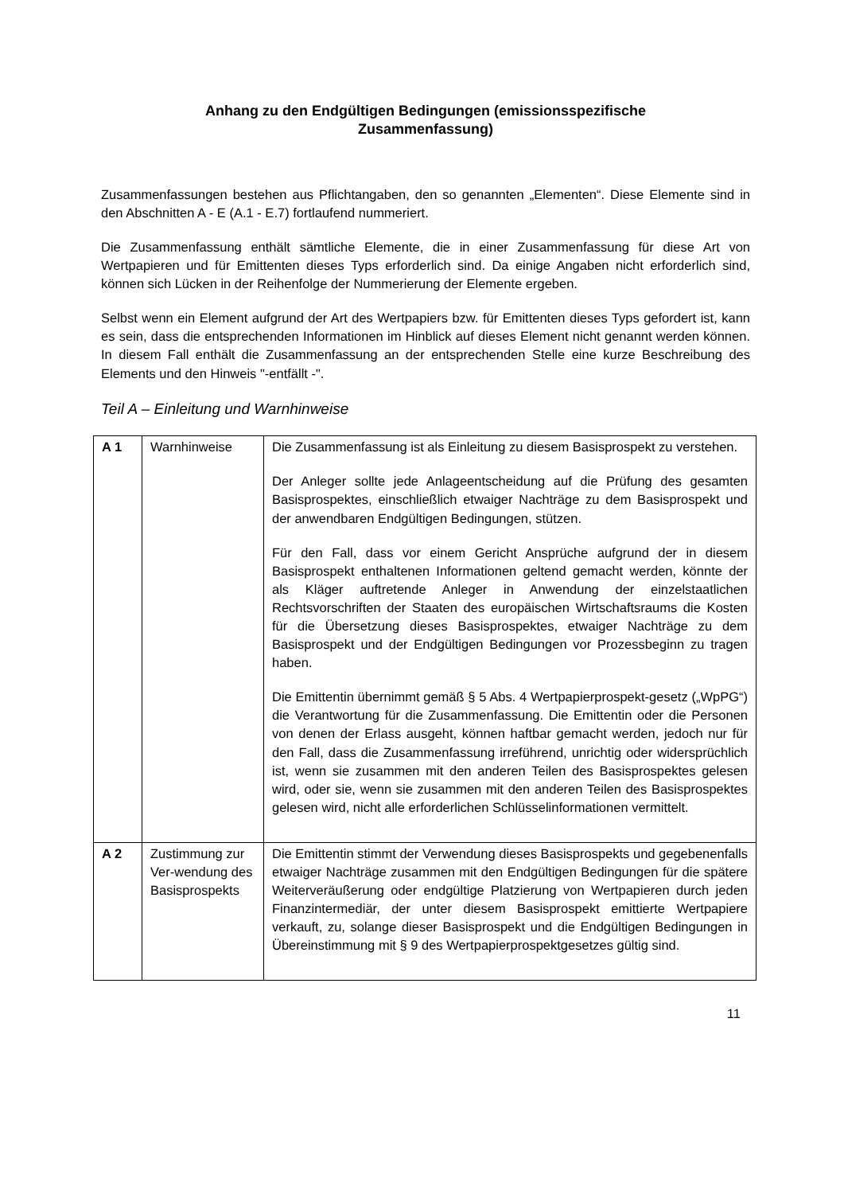Anhang zu den Endgültigen Bedingungen (emissionsspezifische
Zusammenfassung)
Zusammenfassungen bestehen aus Pflichtangaben, den so genannten „Elementen“. Diese Elemente sind in den Abschnitten A - E (A.1 - E.7) fortlaufend nummeriert.
Die Zusammenfassung enthält sämtliche Elemente, die in einer Zusammenfassung für diese Art von Wertpapieren und für Emittenten dieses Typs erforderlich sind. Da einige Angaben nicht erforderlich sind, können sich Lücken in der Reihenfolge der Nummerierung der Elemente ergeben.
Selbst wenn ein Element aufgrund der Art des Wertpapiers bzw. für Emittenten dieses Typs gefordert ist, kann es sein, dass die entsprechenden Informationen im Hinblick auf dieses Element nicht genannt werden können. In diesem Fall enthält die Zusammenfassung an der entsprechenden Stelle eine kurze Beschreibung des Elements und den Hinweis "-entfällt -".
Teil A – Einleitung und Warnhinweise
| A 1 | Warnhinweise | Die Zusammenfassung ist als Einleitung zu diesem Basisprospekt zu verstehen. Der Anleger sollte jede Anlageentscheidung auf die Prüfung des gesamten Basisprospektes, einschließlich etwaiger Nachträge zu dem Basisprospekt und der anwendbaren Endgültigen Bedingungen, stützen. Für den Fall, dass vor einem Gericht Ansprüche aufgrund der in diesem Basisprospekt enthaltenen Informationen geltend gemacht werden, könnte der als Kläger auftretende Anleger in Anwendung der einzelstaatlichen Rechtsvorschriften der Staaten des europäischen Wirtschaftsraums die Kosten für die Übersetzung dieses Basisprospektes, etwaiger Nachträge zu dem Basisprospekt und der Endgültigen Bedingungen vor Prozessbeginn zu tragen haben. Die Emittentin übernimmt gemäß § 5 Abs. 4 Wertpapierprospekt-gesetz („WpPG“) die Verantwortung für die Zusammenfassung. Die Emittentin oder die Personen von denen der Erlass ausgeht, können haftbar gemacht werden, jedoch nur für den Fall, dass die Zusammenfassung irreführend, unrichtig oder widersprüchlich ist, wenn sie zusammen mit den anderen Teilen des Basisprospektes gelesen wird, oder sie, wenn sie zusammen mit den anderen Teilen des Basisprospektes gelesen wird, nicht alle erforderlichen Schlüsselinformationen vermittelt. |
| A 2 | Zustimmung zur Ver-wendung des Basisprospekts | Die Emittentin stimmt der Verwendung dieses Basisprospekts und gegebenenfalls etwaiger Nachträge zusammen mit den Endgültigen Bedingungen für die spätere Weiterveräußerung oder endgültige Platzierung von Wertpapieren durch jeden Finanzintermediär, der unter diesem Basisprospekt emittierte Wertpapiere verkauft, zu, solange dieser Basisprospekt und die Endgültigen Bedingungen in Übereinstimmung mit § 9 des Wertpapierprospektgesetzes gültig sind. |
11